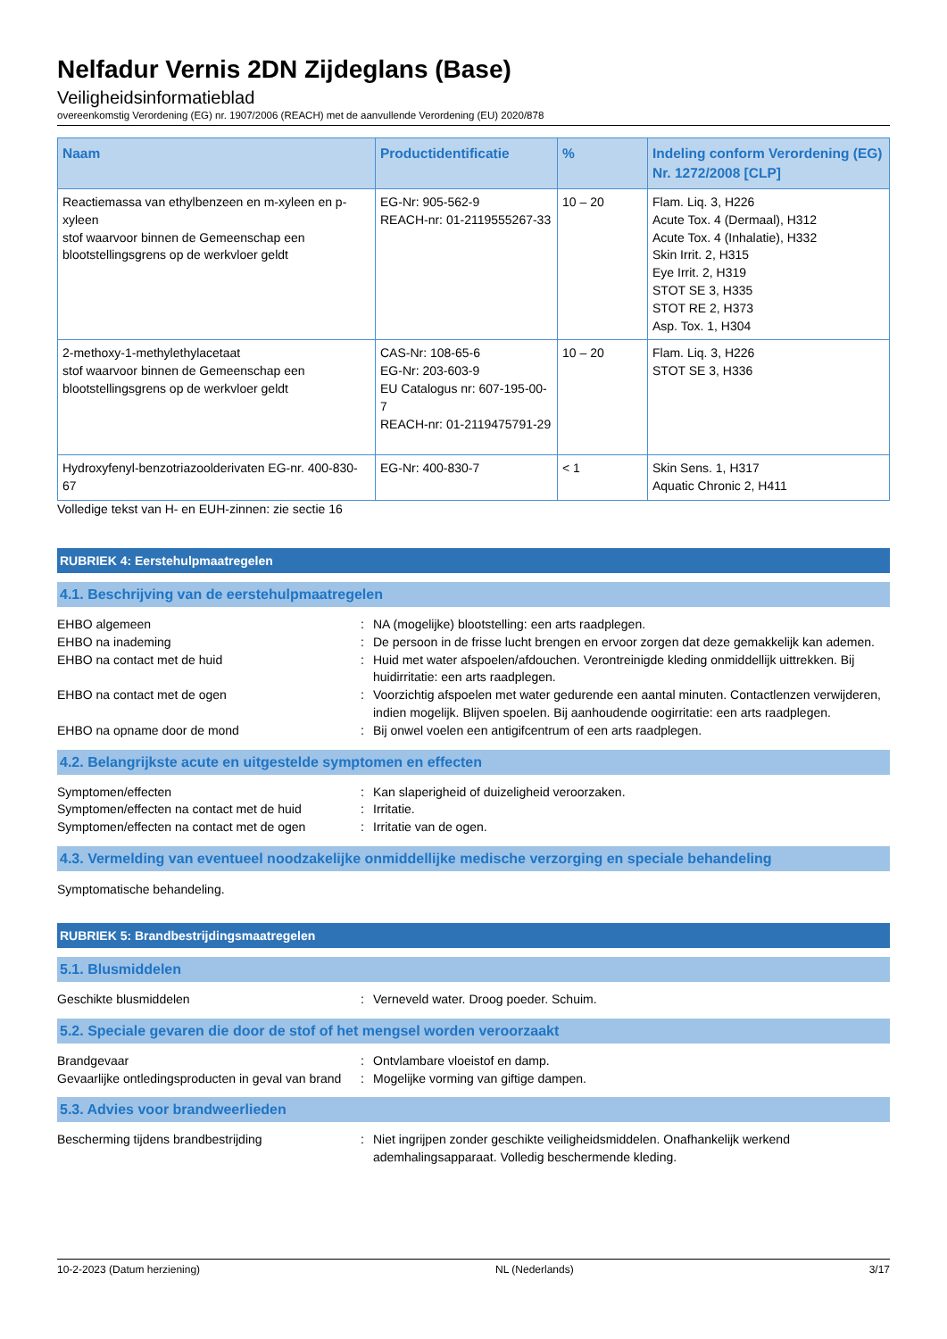Nelfadur Vernis 2DN Zijdeglans (Base)
Veiligheidsinformatieblad
overeenkomstig Verordening (EG) nr. 1907/2006 (REACH) met de aanvullende Verordening (EU) 2020/878
| Naam | Productidentificatie | % | Indeling conform Verordening (EG) Nr. 1272/2008 [CLP] |
| --- | --- | --- | --- |
| Reactiemassa van ethylbenzeen en m-xyleen en p-xyleen stof waarvoor binnen de Gemeenschap een blootstellingsgrens op de werkvloer geldt | EG-Nr: 905-562-9 REACH-nr: 01-2119555267-33 | 10 – 20 | Flam. Liq. 3, H226 Acute Tox. 4 (Dermaal), H312 Acute Tox. 4 (Inhalatie), H332 Skin Irrit. 2, H315 Eye Irrit. 2, H319 STOT SE 3, H335 STOT RE 2, H373 Asp. Tox. 1, H304 |
| 2-methoxy-1-methylethylacetaat stof waarvoor binnen de Gemeenschap een blootstellingsgrens op de werkvloer geldt | CAS-Nr: 108-65-6 EG-Nr: 203-603-9 EU Catalogus nr: 607-195-00-7 REACH-nr: 01-2119475791-29 | 10 – 20 | Flam. Liq. 3, H226 STOT SE 3, H336 |
| Hydroxyfenyl-benzotriazoolderivaten EG-nr. 400-830-67 | EG-Nr: 400-830-7 | < 1 | Skin Sens. 1, H317 Aquatic Chronic 2, H411 |
Volledige tekst van H- en EUH-zinnen: zie sectie 16
RUBRIEK 4: Eerstehulpmaatregelen
4.1. Beschrijving van de eerstehulpmaatregelen
EHBO algemeen : NA (mogelijke) blootstelling: een arts raadplegen.
EHBO na inademing : De persoon in de frisse lucht brengen en ervoor zorgen dat deze gemakkelijk kan ademen.
EHBO na contact met de huid : Huid met water afspoelen/afdouchen. Verontreinigde kleding onmiddellijk uittrekken. Bij huidirritatie: een arts raadplegen.
EHBO na contact met de ogen : Voorzichtig afspoelen met water gedurende een aantal minuten. Contactlenzen verwijderen, indien mogelijk. Blijven spoelen. Bij aanhoudende oogirritatie: een arts raadplegen.
EHBO na opname door de mond : Bij onwel voelen een antigifcentrum of een arts raadplegen.
4.2. Belangrijkste acute en uitgestelde symptomen en effecten
Symptomen/effecten : Kan slaperigheid of duizeligheid veroorzaken.
Symptomen/effecten na contact met de huid
: Irritatie.
Symptomen/effecten na contact met de ogen
: Irritatie van de ogen.
4.3. Vermelding van eventueel noodzakelijke onmiddellijke medische verzorging en speciale behandeling
Symptomatische behandeling.
RUBRIEK 5: Brandbestrijdingsmaatregelen
5.1. Blusmiddelen
Geschikte blusmiddelen : Verneveld water. Droog poeder. Schuim.
5.2. Speciale gevaren die door de stof of het mengsel worden veroorzaakt
Brandgevaar : Ontvlambare vloeistof en damp.
Gevaarlijke ontledingsproducten in geval van brand
: Mogelijke vorming van giftige dampen.
5.3. Advies voor brandweerlieden
Bescherming tijdens brandbestrijding : Niet ingrijpen zonder geschikte veiligheidsmiddelen. Onafhankelijk werkend ademhalingsapparaat. Volledig beschermende kleding.
10-2-2023 (Datum herziening) NL (Nederlands) 3/17